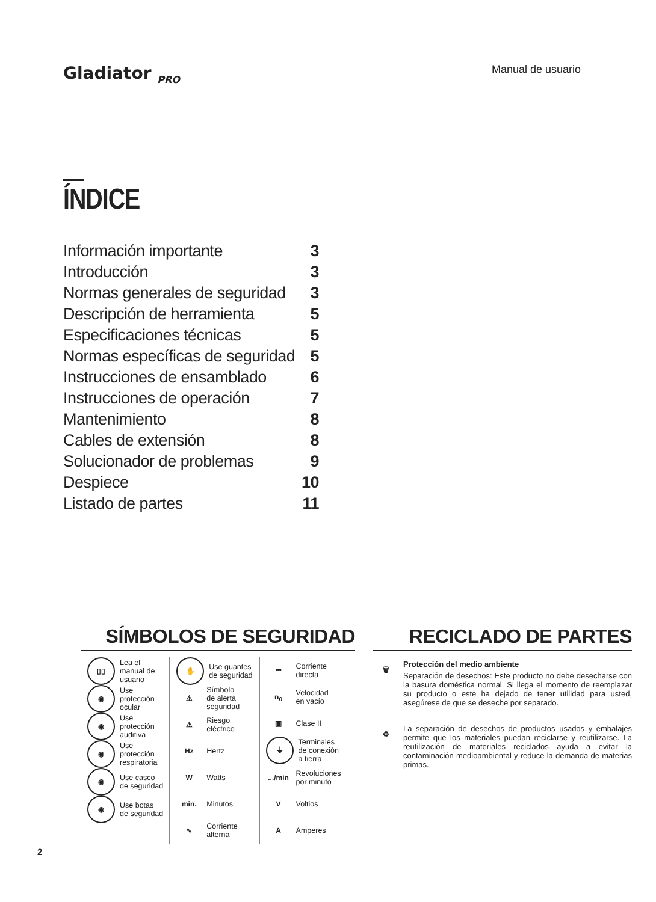Gladiator <sub>PRO</sub> Manual de usuario
ÍNDICE
| Información importante | 3 |
| Introducción | 3 |
| Normas generales de seguridad | 3 |
| Descripción de herramienta | 5 |
| Especificaciones técnicas | 5 |
| Normas específicas de seguridad | 5 |
| Instrucciones de ensamblado | 6 |
| Instrucciones de operación | 7 |
| Mantenimiento | 8 |
| Cables de extensión | 8 |
| Solucionador de problemas | 9 |
| Despiece | 10 |
| Listado de partes | 11 |
SÍMBOLOS DE SEGURIDAD
▯▯
Lea el
manual de
usuario
◉
Use
protección
ocular
◉
Use
protección
auditiva
◉
Use
protección
respiratoria
◉
Use casco
de seguridad
◉
Use botas
de seguridad
✋
Use guantes
de seguridad
⚠
Símbolo
de alerta
seguridad
⚠
Riesgo
eléctrico
Hz
Hertz
W
Watts
min.
Minutos
∿
Corriente
alterna
⎓
Corriente
directa
n<sub>0</sub>
Velocidad
en vacío
▣
Clase II
⏚
Terminales
de conexión
a tierra
.../min
Revoluciones
por minuto
V
Voltios
A
Amperes
RECICLADO DE PARTES
🗑
Protección del medio ambiente
Separación de desechos: Este producto no debe desecharse con la basura doméstica normal. Si llega el momento de reemplazar su producto o este ha dejado de tener utilidad para usted, asegúrese de que se deseche por separado.
♻
La separación de desechos de productos usados y embalajes permite que los materiales puedan reciclarse y reutilizarse. La reutilización de materiales reciclados ayuda a evitar la contaminación medioambiental y reduce la demanda de materias primas.
2